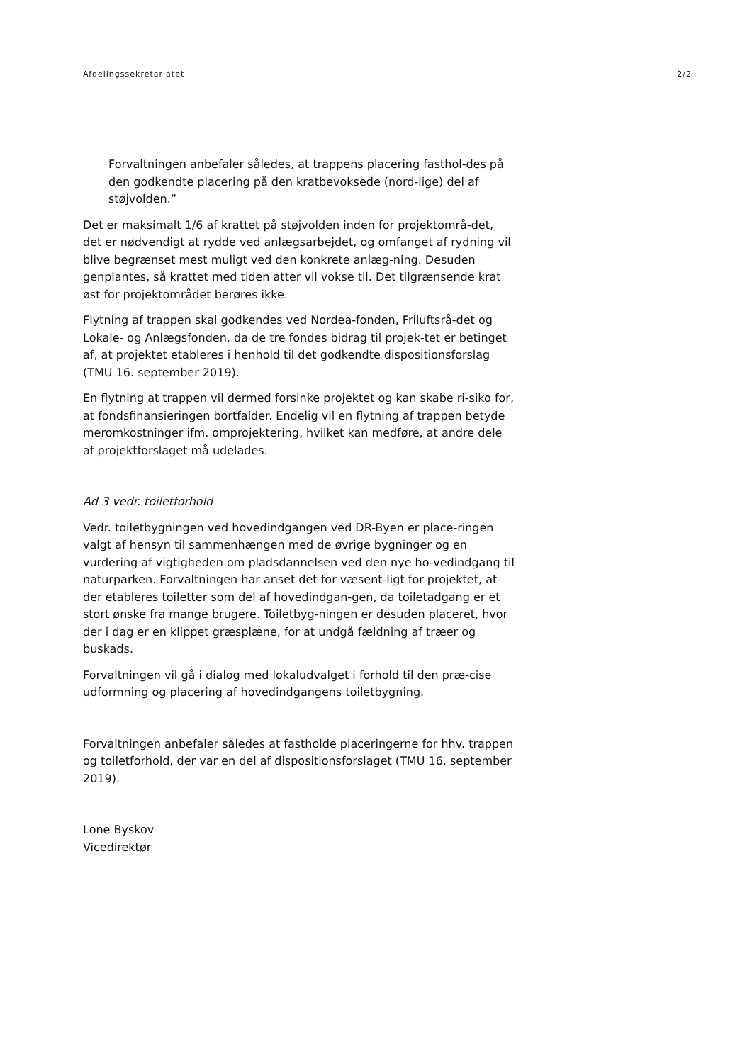Afdelingssekretariatet 2/2
Forvaltningen anbefaler således, at trappens placering fasthol-des på den godkendte placering på den kratbevoksede (nord-lige) del af støjvolden.”
Det er maksimalt 1/6 af krattet på støjvolden inden for projektområ-det, det er nødvendigt at rydde ved anlægsarbejdet, og omfanget af rydning vil blive begrænset mest muligt ved den konkrete anlæg-ning. Desuden genplantes, så krattet med tiden atter vil vokse til. Det tilgrænsende krat øst for projektområdet berøres ikke.
Flytning af trappen skal godkendes ved Nordea-fonden, Friluftsrå-det og Lokale- og Anlægsfonden, da de tre fondes bidrag til projek-tet er betinget af, at projektet etableres i henhold til det godkendte dispositionsforslag (TMU 16. september 2019).
En flytning at trappen vil dermed forsinke projektet og kan skabe ri-siko for, at fondsfinansieringen bortfalder. Endelig vil en flytning af trappen betyde meromkostninger ifm. omprojektering, hvilket kan medføre, at andre dele af projektforslaget må udelades.
Ad 3 vedr. toiletforhold
Vedr. toiletbygningen ved hovedindgangen ved DR-Byen er place-ringen valgt af hensyn til sammenhængen med de øvrige bygninger og en vurdering af vigtigheden om pladsdannelsen ved den nye ho-vedindgang til naturparken. Forvaltningen har anset det for væsent-ligt for projektet, at der etableres toiletter som del af hovedindgan-gen, da toiletadgang er et stort ønske fra mange brugere. Toiletbyg-ningen er desuden placeret, hvor der i dag er en klippet græsplæne, for at undgå fældning af træer og buskads.
Forvaltningen vil gå i dialog med lokaludvalget i forhold til den præ-cise udformning og placering af hovedindgangens toiletbygning.
Forvaltningen anbefaler således at fastholde placeringerne for hhv. trappen og toiletforhold, der var en del af dispositionsforslaget (TMU 16. september 2019).
Lone Byskov
Vicedirektør